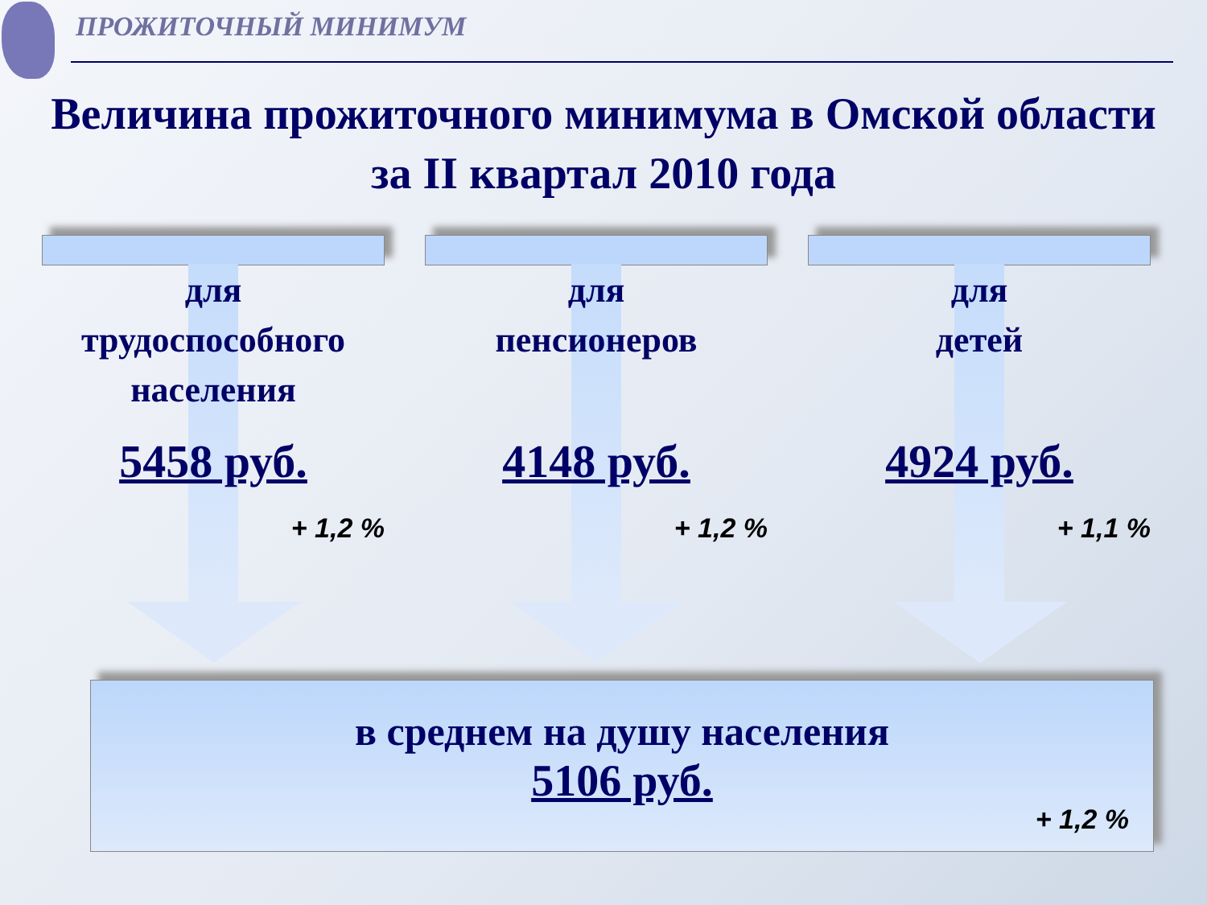ПРОЖИТОЧНЫЙ МИНИМУМ
Величина прожиточного минимума в Омской области за II квартал 2010 года
для
трудоспособного
населения
5458 руб.
+ 1,2 %
для
пенсионеров
4148 руб.
+ 1,2 %
для
детей
4924 руб.
+ 1,1 %
в среднем на душу населения
5106 руб.
+ 1,2 %